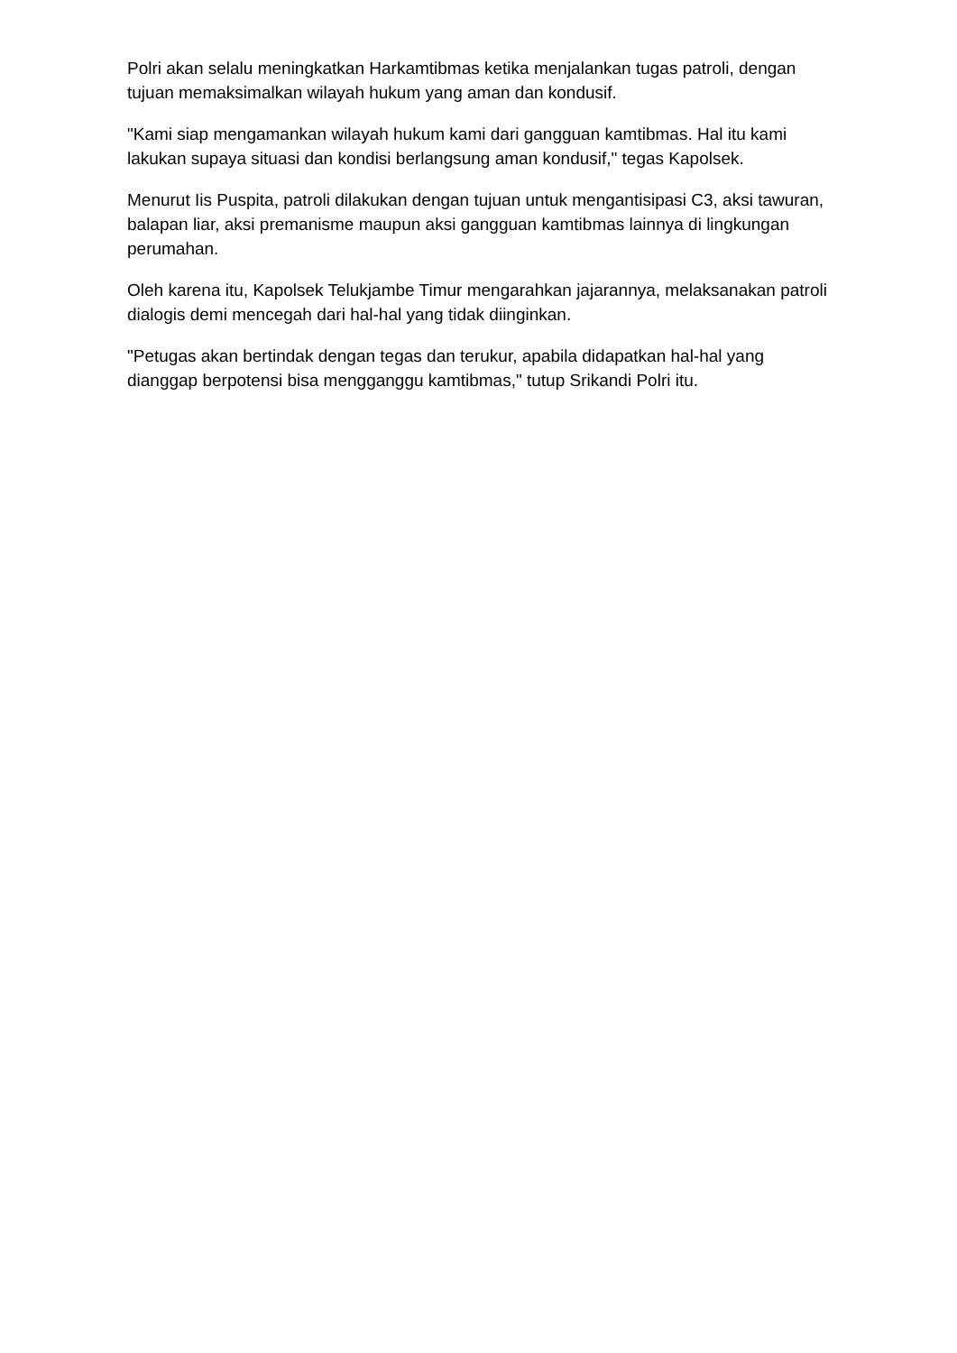Polri akan selalu meningkatkan Harkamtibmas ketika menjalankan tugas patroli, dengan tujuan memaksimalkan wilayah hukum yang aman dan kondusif.
"Kami siap mengamankan wilayah hukum kami dari gangguan kamtibmas. Hal itu kami lakukan supaya situasi dan kondisi berlangsung aman kondusif," tegas Kapolsek.
Menurut Iis Puspita, patroli dilakukan dengan tujuan untuk mengantisipasi C3, aksi tawuran, balapan liar, aksi premanisme maupun aksi gangguan kamtibmas lainnya di lingkungan perumahan.
Oleh karena itu, Kapolsek Telukjambe Timur mengarahkan jajarannya, melaksanakan patroli dialogis demi mencegah dari hal-hal yang tidak diinginkan.
"Petugas akan bertindak dengan tegas dan terukur, apabila didapatkan hal-hal yang dianggap berpotensi bisa mengganggu kamtibmas," tutup Srikandi Polri itu.